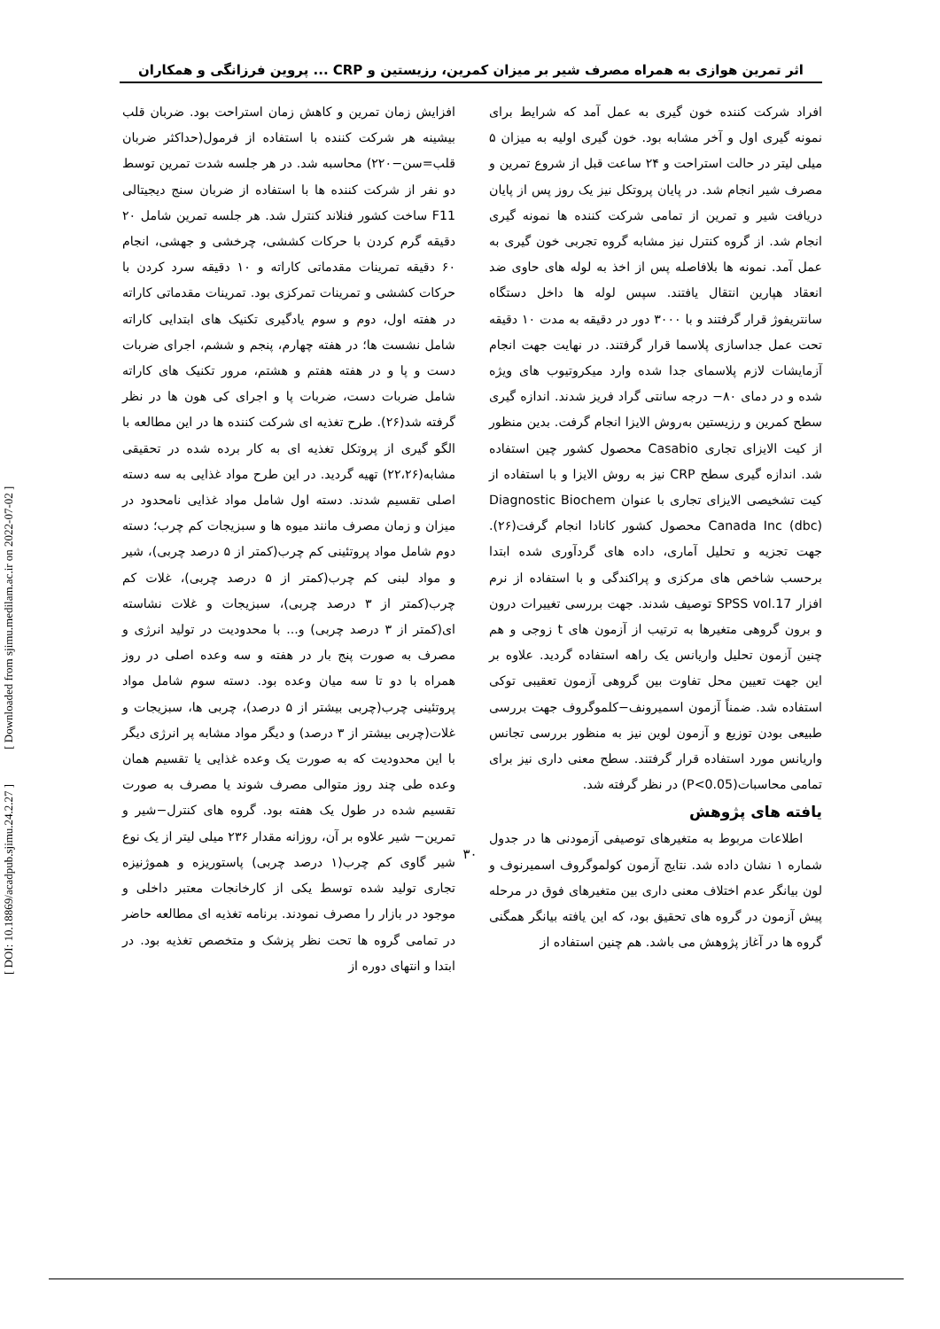اثر تمرین هوازی به همراه مصرف شیر بر میزان کمرین، رزیستین و CRP ... پروین فرزانگی و همکاران
افزایش زمان تمرین و کاهش زمان استراحت بود. ضربان قلب بیشینه هر شرکت کننده با استفاده از فرمول(حداکثر ضربان قلب=سن−۲۲۰) محاسبه شد. در هر جلسه شدت تمرین توسط دو نفر از شرکت کننده ها با استفاده از ضربان سنج دیجیتالی F11 ساخت کشور فنلاند کنترل شد. هر جلسه تمرین شامل ۲۰ دقیقه گرم کردن با حرکات کششی، چرخشی و جهشی، انجام ۶۰ دقیقه تمرینات مقدماتی کاراته و ۱۰ دقیقه سرد کردن با حرکات کششی و تمرینات تمرکزی بود. تمرینات مقدماتی کاراته در هفته اول، دوم و سوم یادگیری تکنیک های ابتدایی کاراته شامل نشست ها؛ در هفته چهارم، پنجم و ششم، اجرای ضربات دست و پا و در هفته هفتم و هشتم، مرور تکنیک های کاراته شامل ضربات دست، ضربات پا و اجرای کی هون ها در نظر گرفته شد(۲۶). طرح تغذیه ای شرکت کننده ها در این مطالعه با الگو گیری از پروتکل تغذیه ای به کار برده شده در تحقیقی مشابه(۲۲،۲۶) تهیه گردید. در این طرح مواد غذایی به سه دسته اصلی تقسیم شدند. دسته اول شامل مواد غذایی نامحدود در میزان و زمان مصرف مانند میوه ها و سبزیجات کم چرب؛ دسته دوم شامل مواد پروتئینی کم چرب(کمتر از ۵ درصد چربی)، شیر و مواد لبنی کم چرب(کمتر از ۵ درصد چربی)، غلات کم چرب(کمتر از ۳ درصد چربی)، سبزیجات و غلات نشاسته ای(کمتر از ۳ درصد چربی) و... با محدودیت در تولید انرژی و مصرف به صورت پنج بار در هفته و سه وعده اصلی در روز همراه با دو تا سه میان وعده بود. دسته سوم شامل مواد پروتئینی چرب(چربی بیشتر از ۵ درصد)، چربی ها، سبزیجات و غلات(چربی بیشتر از ۳ درصد) و دیگر مواد مشابه پر انرژی دیگر با این محدودیت که به صورت یک وعده غذایی یا تقسیم همان وعده طی چند روز متوالی مصرف شوند یا مصرف به صورت تقسیم شده در طول یک هفته بود. گروه های کنترل−شیر و تمرین− شیر علاوه بر آن، روزانه مقدار ۲۳۶ میلی لیتر از یک نوع شیر گاوی کم چرب(۱ درصد چربی) پاستوریزه و هموژنیزه تجاری تولید شده توسط یکی از کارخانجات معتبر داخلی و موجود در بازار را مصرف نمودند. برنامه تغذیه ای مطالعه حاضر در تمامی گروه ها تحت نظر پزشک و متخصص تغذیه بود. در ابتدا و انتهای دوره از
افراد شرکت کننده خون گیری به عمل آمد که شرایط برای نمونه گیری اول و آخر مشابه بود. خون گیری اولیه به میزان ۵ میلی لیتر در حالت استراحت و ۲۴ ساعت قبل از شروع تمرین و مصرف شیر انجام شد. در پایان پروتکل نیز یک روز پس از پایان دریافت شیر و تمرین از تمامی شرکت کننده ها نمونه گیری انجام شد. از گروه کنترل نیز مشابه گروه تجربی خون گیری به عمل آمد. نمونه ها بلافاصله پس از اخذ به لوله های حاوی ضد انعقاد هپارین انتقال یافتند. سپس لوله ها داخل دستگاه سانتریفوژ قرار گرفتند و با ۳۰۰۰ دور در دقیقه به مدت ۱۰ دقیقه تحت عمل جداسازی پلاسما قرار گرفتند. در نهایت جهت انجام آزمایشات لازم پلاسمای جدا شده وارد میکروتیوب های ویژه شده و در دمای ۸۰− درجه سانتی گراد فریز شدند. اندازه گیری سطح کمرین و رزیستین به‌روش الایزا انجام گرفت. بدین منظور از کیت الایزای تجاری Casabio محصول کشور چین استفاده شد. اندازه گیری سطح CRP نیز به روش الایزا و با استفاده از کیت تشخیصی الایزای تجاری با عنوان Diagnostic Biochem Canada Inc (dbc) محصول کشور کانادا انجام گرفت(۲۶). جهت تجزیه و تحلیل آماری، داده های گردآوری شده ابتدا برحسب شاخص های مرکزی و پراکندگی و با استفاده از نرم افزار SPSS vol.17 توصیف شدند. جهت بررسی تغییرات درون و برون گروهی متغیرها به ترتیب از آزمون های t زوجی و هم چنین آزمون تحلیل واریانس یک راهه استفاده گردید. علاوه بر این جهت تعیین محل تفاوت بین گروهی آزمون تعقیبی توکی استفاده شد. ضمناً آزمون اسمیرونف−کلموگروف جهت بررسی طبیعی بودن توزیع و آزمون لوین نیز به منظور بررسی تجانس واریانس مورد استفاده قرار گرفتند. سطح معنی داری نیز برای تمامی محاسبات(P<0.05) در نظر گرفته شد.
یافته های پژوهش
اطلاعات مربوط به متغیرهای توصیفی آزمودنی ها در جدول شماره ۱ نشان داده شد. نتایج آزمون کولموگروف اسمیرنوف و لون بیانگر عدم اختلاف معنی داری بین متغیرهای فوق در مرحله پیش آزمون در گروه های تحقیق بود، که این یافته بیانگر همگنی گروه ها در آغاز پژوهش می باشد. هم چنین استفاده از
۳۰
[ DOI: 10.18869/acadpub.sjimu.24.2.27 ] [ Downloaded from sjimu.medilam.ac.ir on 2022-07-02 ]